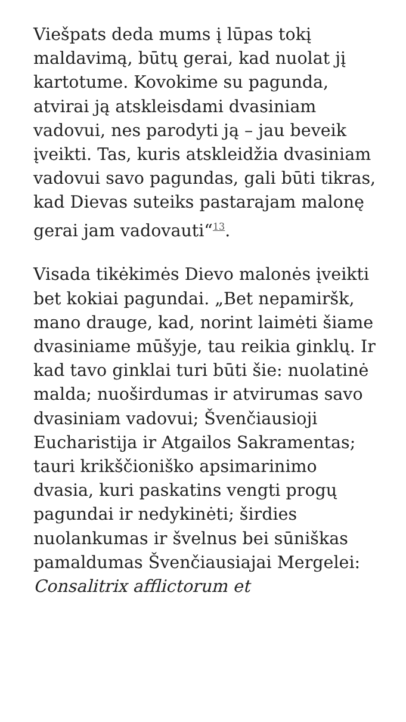Viešpats deda mums į lūpas tokį maldavimą, būtų gerai, kad nuolat jį kartotume. Kovokime su pagunda, atvirai ją atskleisdami dvasiniam vadovui, nes parodyti ją – jau beveik įveikti. Tas, kuris atskleidžia dvasiniam vadovui savo pagundas, gali būti tikras, kad Dievas suteiks pastarajam malonę gerai jam vadovauti“<sup>13</sup>.
Visada tikėkimės Dievo malonės įveikti bet kokiai pagundai. „Bet nepamiršk, mano drauge, kad, norint laimėti šiame dvasiniame mūšyje, tau reikia ginklų. Ir kad tavo ginklai turi būti šie: nuolatinė malda; nuoširdumas ir atvirumas savo dvasiniam vadovui; Švenčiausioji Eucharistija ir Atgailos Sakramentas; tauri krikščioniško apsimarinimo dvasia, kuri paskatins vengti progų pagundai ir nedykinėti; širdies nuolankumas ir švelnus bei sūniškas pamaldumas Švenčiausiajai Mergelei: Consalitrix afflictorum et